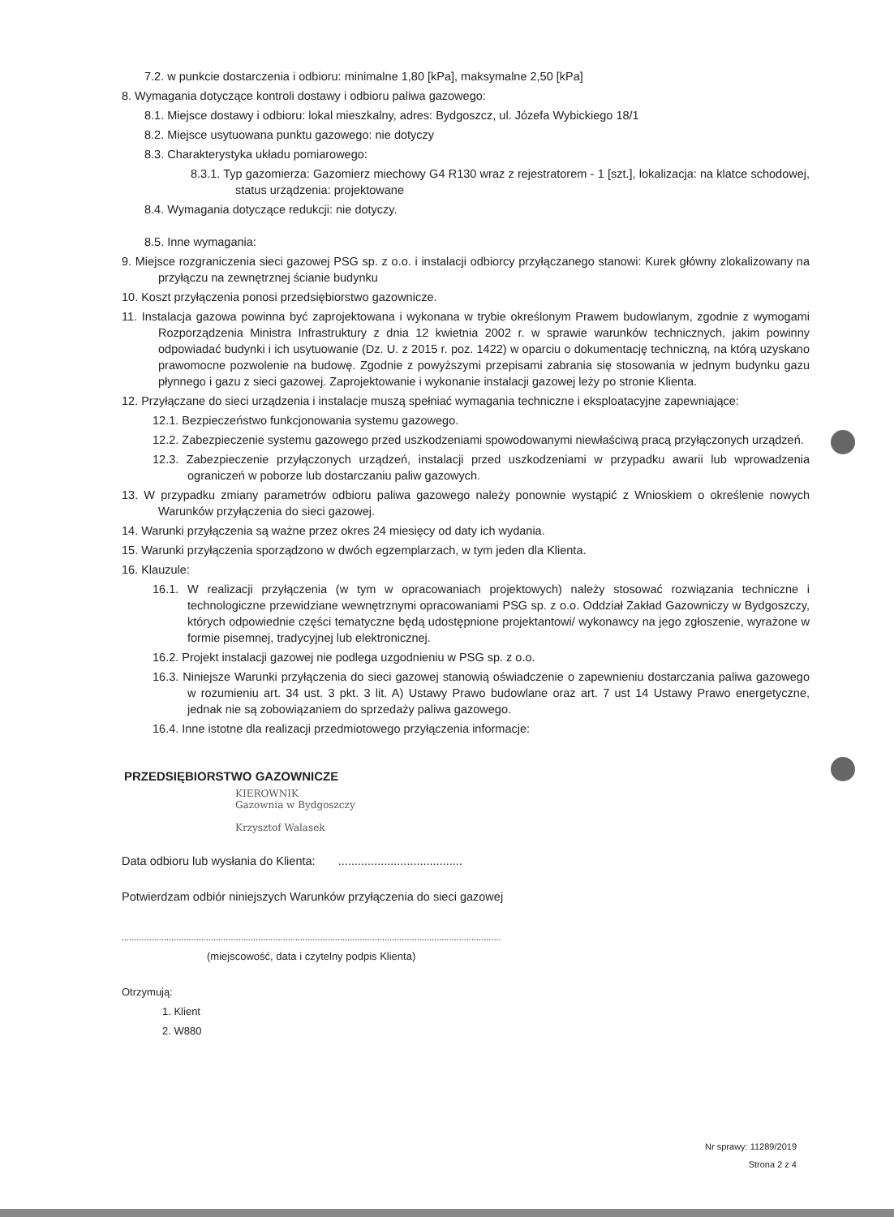7.2. w punkcie dostarczenia i odbioru: minimalne 1,80 [kPa], maksymalne 2,50 [kPa]
8. Wymagania dotyczące kontroli dostawy i odbioru paliwa gazowego:
8.1. Miejsce dostawy i odbioru: lokal mieszkalny, adres: Bydgoszcz, ul. Józefa Wybickiego 18/1
8.2. Miejsce usytuowana punktu gazowego: nie dotyczy
8.3. Charakterystyka układu pomiarowego:
8.3.1. Typ gazomierza: Gazomierz miechowy G4 R130 wraz z rejestratorem - 1 [szt.], lokalizacja: na klatce schodowej, status urządzenia: projektowane
8.4. Wymagania dotyczące redukcji: nie dotyczy.
8.5. Inne wymagania:
9. Miejsce rozgraniczenia sieci gazowej PSG sp. z o.o. i instalacji odbiorcy przyłączanego stanowi: Kurek główny zlokalizowany na przyłączu na zewnętrznej ścianie budynku
10. Koszt przyłączenia ponosi przedsiębiorstwo gazownicze.
11. Instalacja gazowa powinna być zaprojektowana i wykonana w trybie określonym Prawem budowlanym, zgodnie z wymogami Rozporządzenia Ministra Infrastruktury z dnia 12 kwietnia 2002 r. w sprawie warunków technicznych, jakim powinny odpowiadać budynki i ich usytuowanie (Dz. U. z 2015 r. poz. 1422) w oparciu o dokumentację techniczną, na którą uzyskano prawomocne pozwolenie na budowę. Zgodnie z powyższymi przepisami zabrania się stosowania w jednym budynku gazu płynnego i gazu z sieci gazowej. Zaprojektowanie i wykonanie instalacji gazowej leży po stronie Klienta.
12. Przyłączane do sieci urządzenia i instalacje muszą spełniać wymagania techniczne i eksploatacyjne zapewniające:
12.1. Bezpieczeństwo funkcjonowania systemu gazowego.
12.2. Zabezpieczenie systemu gazowego przed uszkodzeniami spowodowanymi niewłaściwą pracą przyłączonych urządzeń.
12.3. Zabezpieczenie przyłączonych urządzeń, instalacji przed uszkodzeniami w przypadku awarii lub wprowadzenia ograniczeń w poborze lub dostarczaniu paliw gazowych.
13. W przypadku zmiany parametrów odbioru paliwa gazowego należy ponownie wystąpić z Wnioskiem o określenie nowych Warunków przyłączenia do sieci gazowej.
14. Warunki przyłączenia są ważne przez okres 24 miesięcy od daty ich wydania.
15. Warunki przyłączenia sporządzono w dwóch egzemplarzach, w tym jeden dla Klienta.
16. Klauzule:
16.1. W realizacji przyłączenia (w tym w opracowaniach projektowych) należy stosować rozwiązania techniczne i technologiczne przewidziane wewnętrznymi opracowaniami PSG sp. z o.o. Oddział Zakład Gazowniczy w Bydgoszczy, których odpowiednie części tematyczne będą udostępnione projektantowi/ wykonawcy na jego zgłoszenie, wyrażone w formie pisemnej, tradycyjnej lub elektronicznej.
16.2. Projekt instalacji gazowej nie podlega uzgodnieniu w PSG sp. z o.o.
16.3. Niniejsze Warunki przyłączenia do sieci gazowej stanowią oświadczenie o zapewnieniu dostarczania paliwa gazowego w rozumieniu art. 34 ust. 3 pkt. 3 lit. A) Ustawy Prawo budowlane oraz art. 7 ust 14 Ustawy Prawo energetyczne, jednak nie są zobowiązaniem do sprzedaży paliwa gazowego.
16.4. Inne istotne dla realizacji przedmiotowego przyłączenia informacje:
PRZEDSIĘBIORSTWO GAZOWNICZE
KIEROWNIK
Gazownia w Bydgoszczy
Krzysztof Walasek
Data odbioru lub wysłania do Klienta: ......................................
Potwierdzam odbiór niniejszych Warunków przyłączenia do sieci gazowej
.........................................................................................................................................................
(miejscowość, data i czytelny podpis Klienta)
Otrzymują:
1. Klient
2. W880
Nr sprawy: 11289/2019
Strona 2 z 4